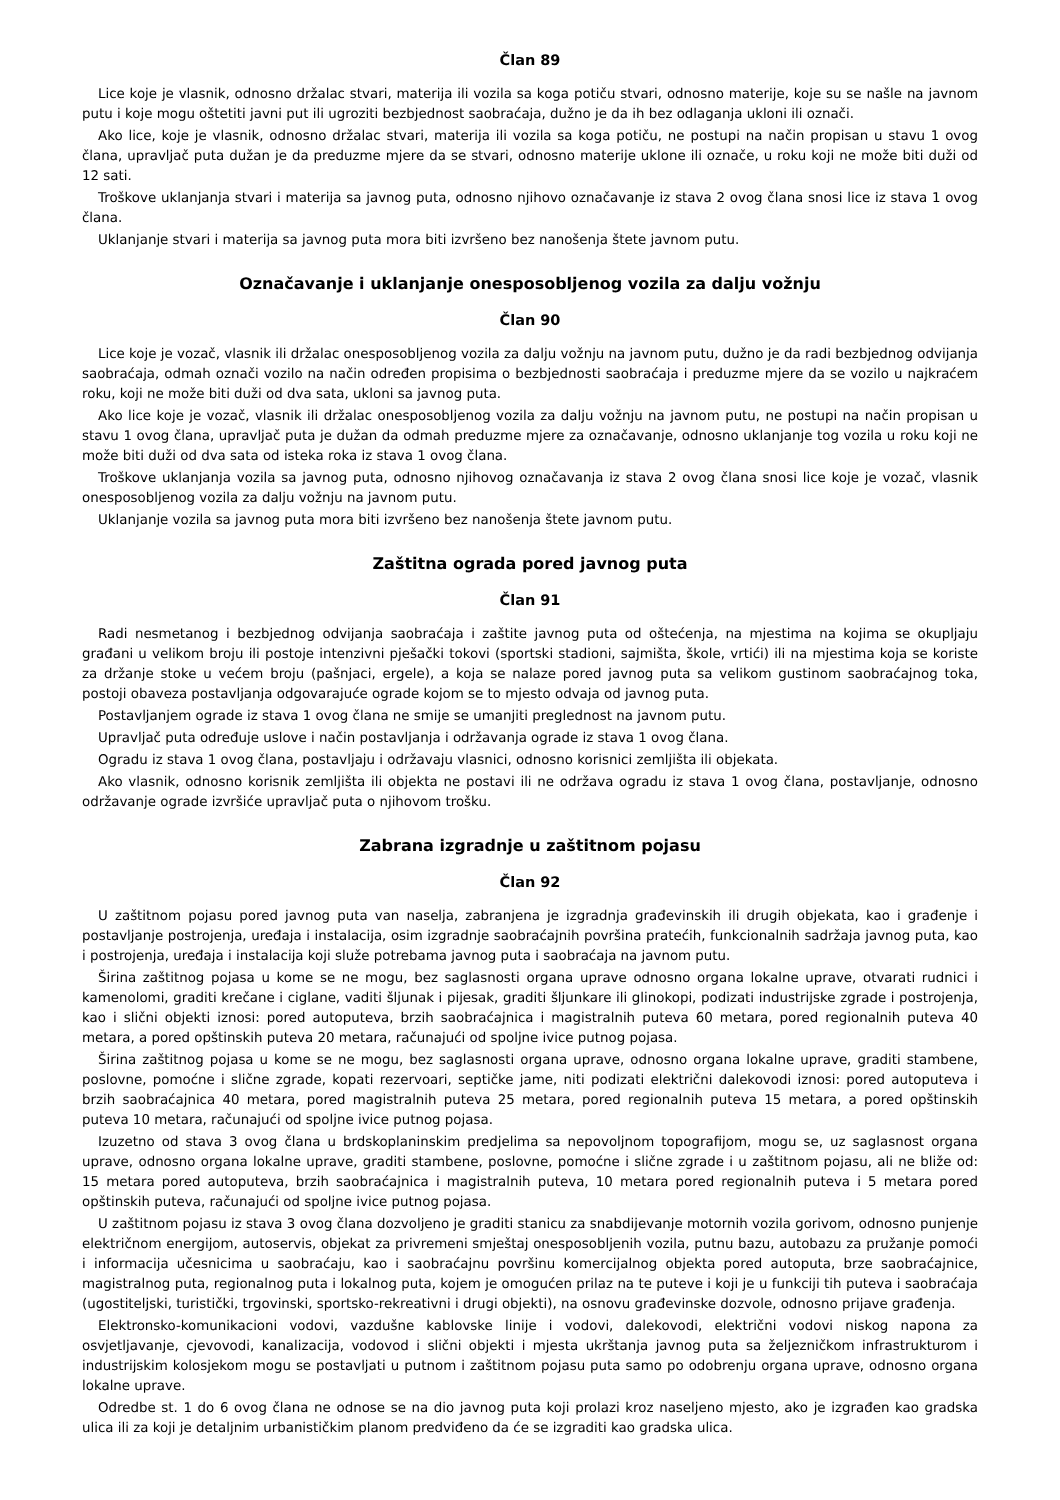Član 89
Lice koje je vlasnik, odnosno držalac stvari, materija ili vozila sa koga potiču stvari, odnosno materije, koje su se našle na javnom putu i koje mogu oštetiti javni put ili ugroziti bezbjednost saobraćaja, dužno je da ih bez odlaganja ukloni ili označi.
Ako lice, koje je vlasnik, odnosno držalac stvari, materija ili vozila sa koga potiču, ne postupi na način propisan u stavu 1 ovog člana, upravljač puta dužan je da preduzme mjere da se stvari, odnosno materije uklone ili označe, u roku koji ne može biti duži od 12 sati.
Troškove uklanjanja stvari i materija sa javnog puta, odnosno njihovo označavanje iz stava 2 ovog člana snosi lice iz stava 1 ovog člana.
Uklanjanje stvari i materija sa javnog puta mora biti izvršeno bez nanošenja štete javnom putu.
Označavanje i uklanjanje onesposobljenog vozila za dalju vožnju
Član 90
Lice koje je vozač, vlasnik ili držalac onesposobljenog vozila za dalju vožnju na javnom putu, dužno je da radi bezbjednog odvijanja saobraćaja, odmah označi vozilo na način određen propisima o bezbjednosti saobraćaja i preduzme mjere da se vozilo u najkraćem roku, koji ne može biti duži od dva sata, ukloni sa javnog puta.
Ako lice koje je vozač, vlasnik ili držalac onesposobljenog vozila za dalju vožnju na javnom putu, ne postupi na način propisan u stavu 1 ovog člana, upravljač puta je dužan da odmah preduzme mjere za označavanje, odnosno uklanjanje tog vozila u roku koji ne može biti duži od dva sata od isteka roka iz stava 1 ovog člana.
Troškove uklanjanja vozila sa javnog puta, odnosno njihovog označavanja iz stava 2 ovog člana snosi lice koje je vozač, vlasnik onesposobljenog vozila za dalju vožnju na javnom putu.
Uklanjanje vozila sa javnog puta mora biti izvršeno bez nanošenja štete javnom putu.
Zaštitna ograda pored javnog puta
Član 91
Radi nesmetanog i bezbjednog odvijanja saobraćaja i zaštite javnog puta od oštećenja, na mjestima na kojima se okupljaju građani u velikom broju ili postoje intenzivni pješački tokovi (sportski stadioni, sajmišta, škole, vrtići) ili na mjestima koja se koriste za držanje stoke u većem broju (pašnjaci, ergele), a koja se nalaze pored javnog puta sa velikom gustinom saobraćajnog toka, postoji obaveza postavljanja odgovarajuće ograde kojom se to mjesto odvaja od javnog puta.
Postavljanjem ograde iz stava 1 ovog člana ne smije se umanjiti preglednost na javnom putu.
Upravljač puta određuje uslove i način postavljanja i održavanja ograde iz stava 1 ovog člana.
Ogradu iz stava 1 ovog člana, postavljaju i održavaju vlasnici, odnosno korisnici zemljišta ili objekata.
Ako vlasnik, odnosno korisnik zemljišta ili objekta ne postavi ili ne održava ogradu iz stava 1 ovog člana, postavljanje, odnosno održavanje ograde izvršiće upravljač puta o njihovom trošku.
Zabrana izgradnje u zaštitnom pojasu
Član 92
U zaštitnom pojasu pored javnog puta van naselja, zabranjena je izgradnja građevinskih ili drugih objekata, kao i građenje i postavljanje postrojenja, uređaja i instalacija, osim izgradnje saobraćajnih površina pratećih, funkcionalnih sadržaja javnog puta, kao i postrojenja, uređaja i instalacija koji služe potrebama javnog puta i saobraćaja na javnom putu.
Širina zaštitnog pojasa u kome se ne mogu, bez saglasnosti organa uprave odnosno organa lokalne uprave, otvarati rudnici i kamenolomi, graditi krečane i ciglane, vaditi šljunak i pijesak, graditi šljunkare ili glinokopi, podizati industrijske zgrade i postrojenja, kao i slični objekti iznosi: pored autoputeva, brzih saobraćajnica i magistralnih puteva 60 metara, pored regionalnih puteva 40 metara, a pored opštinskih puteva 20 metara, računajući od spoljne ivice putnog pojasa.
Širina zaštitnog pojasa u kome se ne mogu, bez saglasnosti organa uprave, odnosno organa lokalne uprave, graditi stambene, poslovne, pomoćne i slične zgrade, kopati rezervoari, septičke jame, niti podizati električni dalekovodi iznosi: pored autoputeva i brzih saobraćajnica 40 metara, pored magistralnih puteva 25 metara, pored regionalnih puteva 15 metara, a pored opštinskih puteva 10 metara, računajući od spoljne ivice putnog pojasa.
Izuzetno od stava 3 ovog člana u brdskoplaninskim predjelima sa nepovoljnom topografijom, mogu se, uz saglasnost organa uprave, odnosno organa lokalne uprave, graditi stambene, poslovne, pomoćne i slične zgrade i u zaštitnom pojasu, ali ne bliže od: 15 metara pored autoputeva, brzih saobraćajnica i magistralnih puteva, 10 metara pored regionalnih puteva i 5 metara pored opštinskih puteva, računajući od spoljne ivice putnog pojasa.
U zaštitnom pojasu iz stava 3 ovog člana dozvoljeno je graditi stanicu za snabdijevanje motornih vozila gorivom, odnosno punjenje električnom energijom, autoservis, objekat za privremeni smještaj onesposobljenih vozila, putnu bazu, autobazu za pružanje pomoći i informacija učesnicima u saobraćaju, kao i saobraćajnu površinu komercijalnog objekta pored autoputa, brze saobraćajnice, magistralnog puta, regionalnog puta i lokalnog puta, kojem je omogućen prilaz na te puteve i koji je u funkciji tih puteva i saobraćaja (ugostiteljski, turistički, trgovinski, sportsko-rekreativni i drugi objekti), na osnovu građevinske dozvole, odnosno prijave građenja.
Elektronsko-komunikacioni vodovi, vazdušne kablovske linije i vodovi, dalekovodi, električni vodovi niskog napona za osvjetljavanje, cjevovodi, kanalizacija, vodovod i slični objekti i mjesta ukrštanja javnog puta sa željezničkom infrastrukturom i industrijskim kolosjekom mogu se postavljati u putnom i zaštitnom pojasu puta samo po odobrenju organa uprave, odnosno organa lokalne uprave.
Odredbe st. 1 do 6 ovog člana ne odnose se na dio javnog puta koji prolazi kroz naseljeno mjesto, ako je izgrađen kao gradska ulica ili za koji je detaljnim urbanističkim planom predviđeno da će se izgraditi kao gradska ulica.